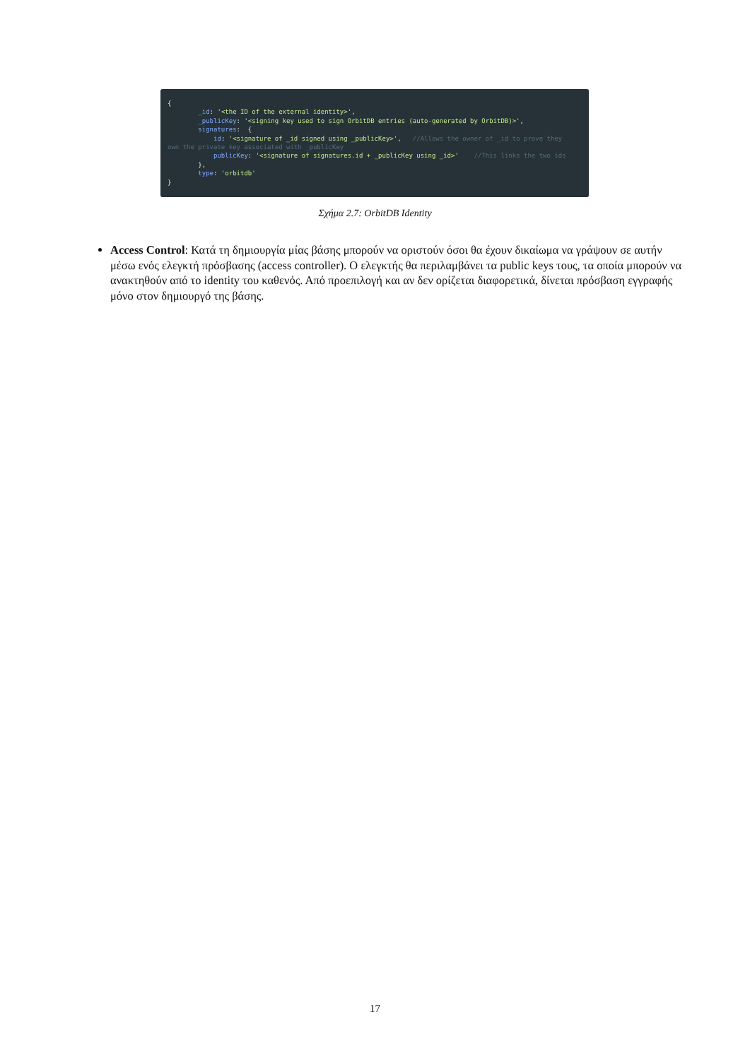{ _id: '<the ID of the external identity>', _publicKey: '<signing key used to sign OrbitDB entries (auto-generated by OrbitDB)>', signatures: { id: '<signature of _id signed using _publicKey>', //Allows the owner of _id to prove they own the private key associated with _publicKey publicKey: '<signature of signatures.id + _publicKey using _id>' //This links the two ids }, type: 'orbitdb' }
Σχήμα 2.7: OrbitDB Identity
Access Control: Κατά τη δημιουργία μίας βάσης μπορούν να οριστούν όσοι θα έχουν δικαίωμα να γράψουν σε αυτήν μέσω ενός ελεγκτή πρόσβασης (access controller). Ο ελεγκτής θα περιλαμβάνει τα public keys τους, τα οποία μπορούν να ανακτηθούν από το identity του καθενός. Από προεπιλογή και αν δεν ορίζεται διαφορετικά, δίνεται πρόσβαση εγγραφής μόνο στον δημιουργό της βάσης.
17